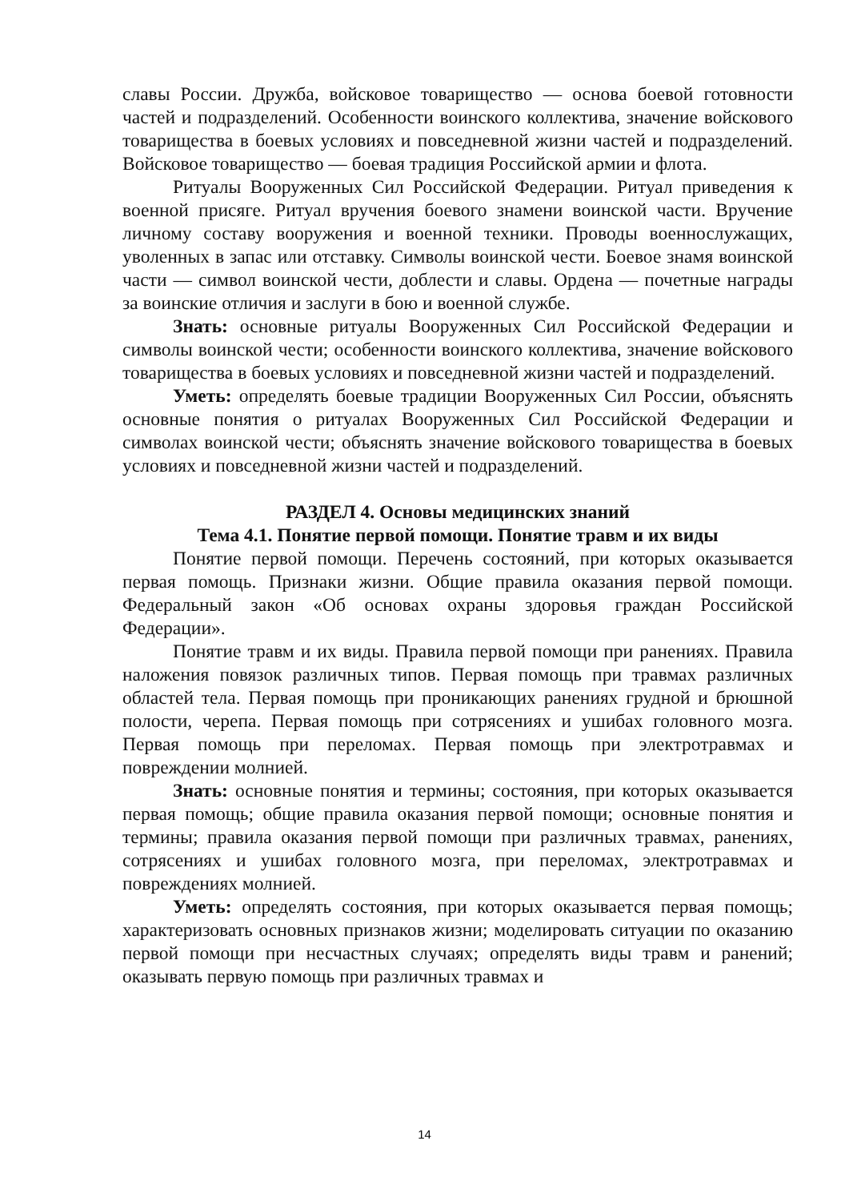славы России. Дружба, войсковое товарищество — основа боевой готовности частей и подразделений. Особенности воинского коллектива, значение войскового товарищества в боевых условиях и повседневной жизни частей и подразделений. Войсковое товарищество — боевая традиция Российской армии и флота.
Ритуалы Вооруженных Сил Российской Федерации. Ритуал приведения к военной присяге. Ритуал вручения боевого знамени воинской части. Вручение личному составу вооружения и военной техники. Проводы военнослужащих, уволенных в запас или отставку. Символы воинской чести. Боевое знамя воинской части — символ воинской чести, доблести и славы. Ордена — почетные награды за воинские отличия и заслуги в бою и военной службе.
Знать: основные ритуалы Вооруженных Сил Российской Федерации и символы воинской чести; особенности воинского коллектива, значение войскового товарищества в боевых условиях и повседневной жизни частей и подразделений.
Уметь: определять боевые традиции Вооруженных Сил России, объяснять основные понятия о ритуалах Вооруженных Сил Российской Федерации и символах воинской чести; объяснять значение войскового товарищества в боевых условиях и повседневной жизни частей и подразделений.
РАЗДЕЛ 4. Основы медицинских знаний
Тема 4.1. Понятие первой помощи. Понятие травм и их виды
Понятие первой помощи. Перечень состояний, при которых оказывается первая помощь. Признаки жизни. Общие правила оказания первой помощи. Федеральный закон «Об основах охраны здоровья граждан Российской Федерации».
Понятие травм и их виды. Правила первой помощи при ранениях. Правила наложения повязок различных типов. Первая помощь при травмах различных областей тела. Первая помощь при проникающих ранениях грудной и брюшной полости, черепа. Первая помощь при сотрясениях и ушибах головного мозга. Первая помощь при переломах. Первая помощь при электротравмах и повреждении молнией.
Знать: основные понятия и термины; состояния, при которых оказывается первая помощь; общие правила оказания первой помощи; основные понятия и термины; правила оказания первой помощи при различных травмах, ранениях, сотрясениях и ушибах головного мозга, при переломах, электротравмах и повреждениях молнией.
Уметь: определять состояния, при которых оказывается первая помощь; характеризовать основных признаков жизни; моделировать ситуации по оказанию первой помощи при несчастных случаях; определять виды травм и ранений; оказывать первую помощь при различных травмах и
14